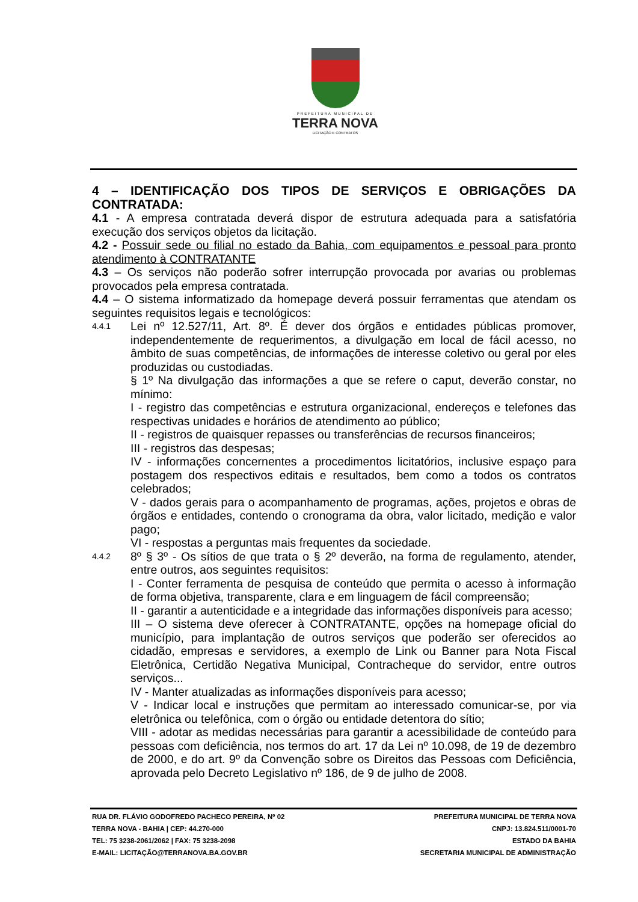PREFEITURA MUNICIPAL DE
TERRA NOVA
LICITAÇÃO E CONTRATOS
4 – IDENTIFICAÇÃO DOS TIPOS DE SERVIÇOS E OBRIGAÇÕES DA CONTRATADA:
4.1 - A empresa contratada deverá dispor de estrutura adequada para a satisfatória execução dos serviços objetos da licitação.
4.2 - Possuir sede ou filial no estado da Bahia, com equipamentos e pessoal para pronto atendimento à CONTRATANTE
4.3 – Os serviços não poderão sofrer interrupção provocada por avarias ou problemas provocados pela empresa contratada.
4.4 – O sistema informatizado da homepage deverá possuir ferramentas que atendam os seguintes requisitos legais e tecnológicos:
4.4.1
Lei nº 12.527/11, Art. 8º. É dever dos órgãos e entidades públicas promover, independentemente de requerimentos, a divulgação em local de fácil acesso, no âmbito de suas competências, de informações de interesse coletivo ou geral por eles produzidas ou custodiadas.
§ 1º Na divulgação das informações a que se refere o caput, deverão constar, no mínimo:
I - registro das competências e estrutura organizacional, endereços e telefones das respectivas unidades e horários de atendimento ao público;
II - registros de quaisquer repasses ou transferências de recursos financeiros;
III - registros das despesas;
IV - informações concernentes a procedimentos licitatórios, inclusive espaço para postagem dos respectivos editais e resultados, bem como a todos os contratos celebrados;
V - dados gerais para o acompanhamento de programas, ações, projetos e obras de órgãos e entidades, contendo o cronograma da obra, valor licitado, medição e valor pago;
VI - respostas a perguntas mais frequentes da sociedade.
4.4.2
8º § 3º - Os sítios de que trata o § 2º deverão, na forma de regulamento, atender, entre outros, aos seguintes requisitos:
I - Conter ferramenta de pesquisa de conteúdo que permita o acesso à informação de forma objetiva, transparente, clara e em linguagem de fácil compreensão;
II - garantir a autenticidade e a integridade das informações disponíveis para acesso;
III – O sistema deve oferecer à CONTRATANTE, opções na homepage oficial do município, para implantação de outros serviços que poderão ser oferecidos ao cidadão, empresas e servidores, a exemplo de Link ou Banner para Nota Fiscal Eletrônica, Certidão Negativa Municipal, Contracheque do servidor, entre outros serviços...
IV - Manter atualizadas as informações disponíveis para acesso;
V - Indicar local e instruções que permitam ao interessado comunicar-se, por via eletrônica ou telefônica, com o órgão ou entidade detentora do sítio;
VIII - adotar as medidas necessárias para garantir a acessibilidade de conteúdo para pessoas com deficiência, nos termos do art. 17 da Lei nº 10.098, de 19 de dezembro de 2000, e do art. 9º da Convenção sobre os Direitos das Pessoas com Deficiência, aprovada pelo Decreto Legislativo nº 186, de 9 de julho de 2008.
RUA DR. FLÁVIO GODOFREDO PACHECO PEREIRA, Nº 02
TERRA NOVA - BAHIA | CEP: 44.270-000
TEL: 75 3238-2061/2062 | FAX: 75 3238-2098
E-MAIL: LICITAÇÃO@TERRANOVA.BA.GOV.BR
PREFEITURA MUNICIPAL DE TERRA NOVA
CNPJ: 13.824.511/0001-70
ESTADO DA BAHIA
SECRETARIA MUNICIPAL DE ADMINISTRAÇÃO